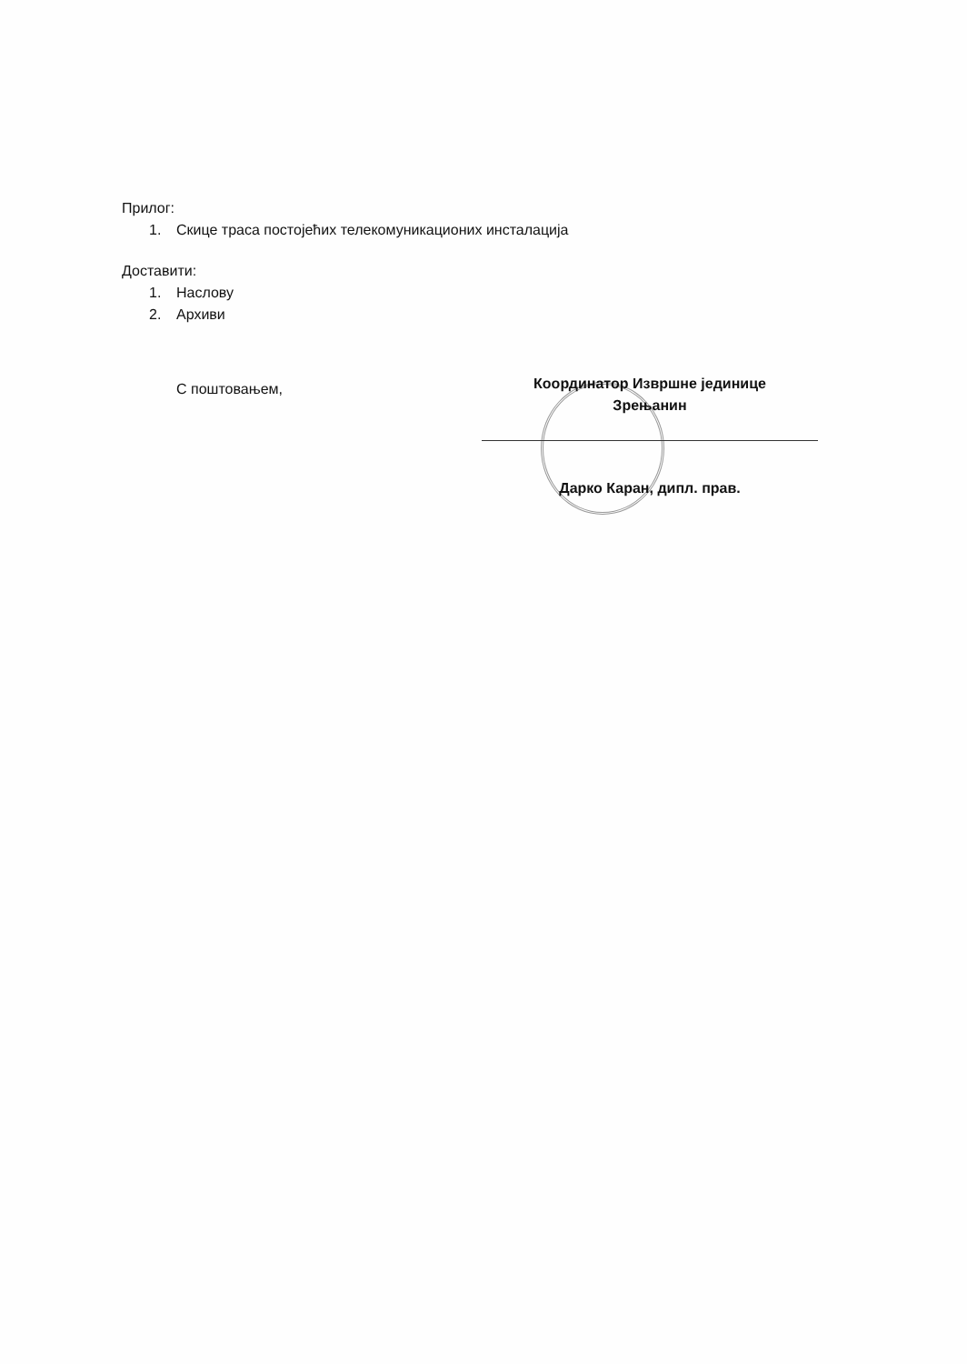Прилог:
1. Скице траса постојећих телекомуникационих инсталација
Доставити:
1. Наслову
2. Архиви
С поштовањем,
Координатор Извршне јединице
Зрењанин
Дарко Каран, дипл. прав.